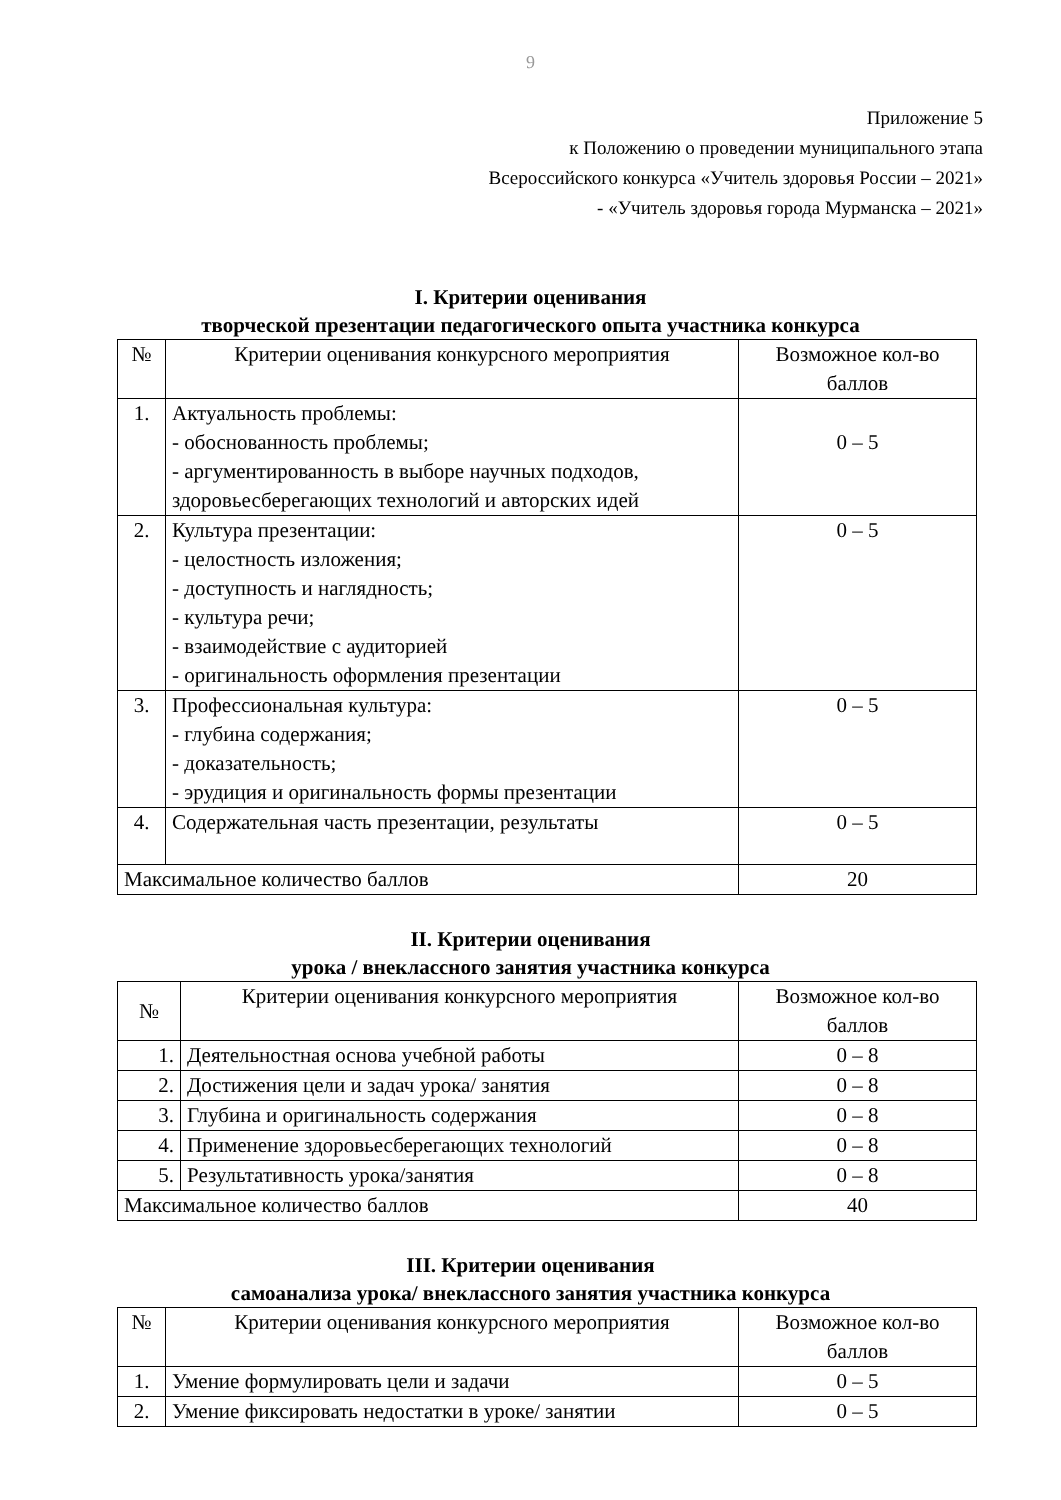9
Приложение 5
к Положению о проведении муниципального этапа
Всероссийского конкурса «Учитель здоровья России – 2021»
- «Учитель здоровья города Мурманска – 2021»
I. Критерии оценивания
творческой презентации педагогического опыта участника конкурса
| № | Критерии оценивания конкурсного мероприятия | Возможное кол-во баллов |
| 1. | Актуальность проблемы: - обоснованность проблемы; - аргументированность в выборе научных подходов, здоровьесберегающих технологий и авторских идей | 0 – 5 |
| 2. | Культура презентации: - целостность изложения; - доступность и наглядность; - культура речи; - взаимодействие с аудиторией - оригинальность оформления презентации | 0 – 5 |
| 3. | Профессиональная культура: - глубина содержания; - доказательность; - эрудиция и оригинальность формы презентации | 0 – 5 |
| 4. | Содержательная часть презентации, результаты | 0 – 5 |
| Максимальное количество баллов | | 20 |
II. Критерии оценивания
урока / внеклассного занятия участника конкурса
| № | Критерии оценивания конкурсного мероприятия | Возможное кол-во баллов |
| 1. | Деятельностная основа учебной работы | 0 – 8 |
| 2. | Достижения цели и задач урока/ занятия | 0 – 8 |
| 3. | Глубина и оригинальность содержания | 0 – 8 |
| 4. | Применение здоровьесберегающих технологий | 0 – 8 |
| 5. | Результативность урока/занятия | 0 – 8 |
| Максимальное количество баллов | | 40 |
III. Критерии оценивания
самоанализа урока/ внеклассного занятия участника конкурса
| № | Критерии оценивания конкурсного мероприятия | Возможное кол-во баллов |
| 1. | Умение формулировать цели и задачи | 0 – 5 |
| 2. | Умение фиксировать недостатки в уроке/ занятии | 0 – 5 |